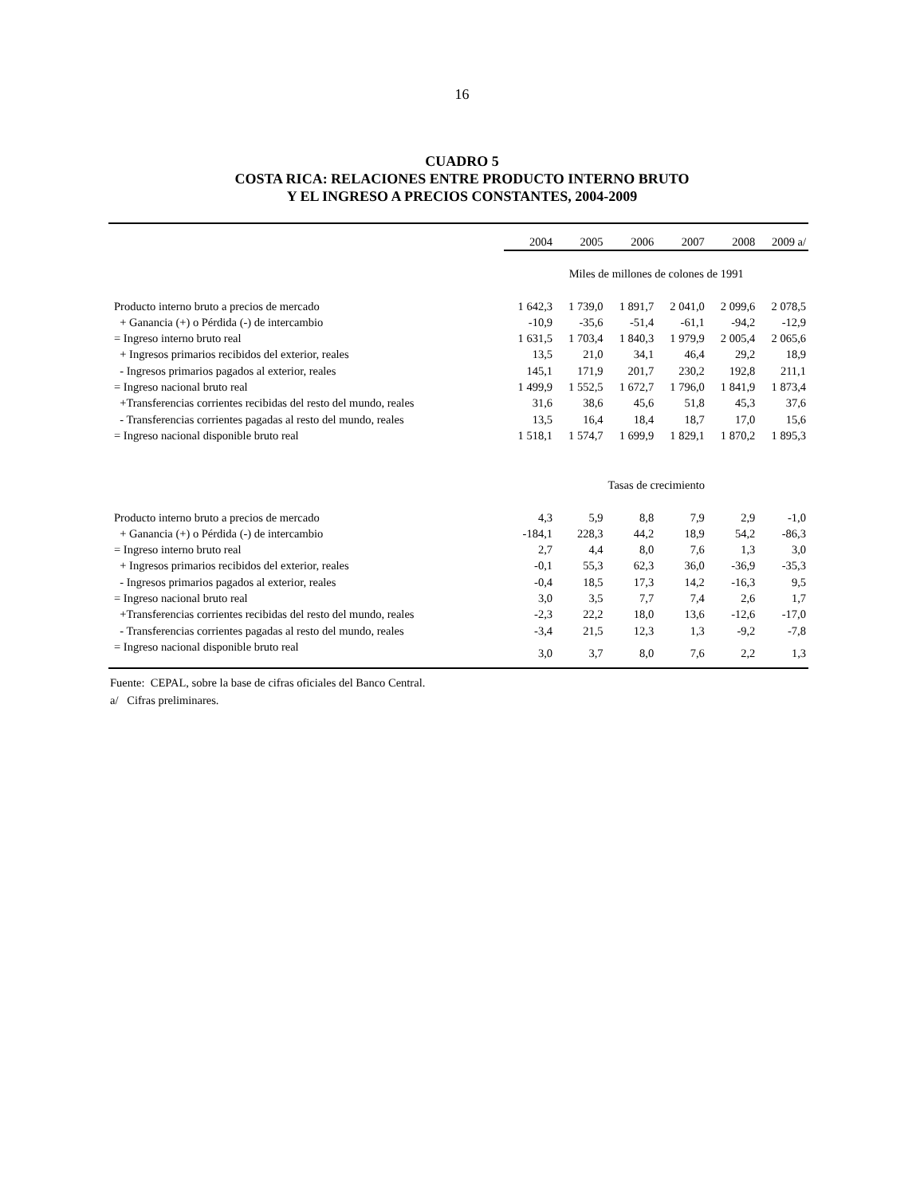16
CUADRO 5
COSTA RICA: RELACIONES ENTRE PRODUCTO INTERNO BRUTO
Y EL INGRESO A PRECIOS CONSTANTES, 2004-2009
| | 2004 | 2005 | 2006 | 2007 | 2008 | 2009 a/ |
| | Miles de millones de colones de 1991 | | | | | |
| Producto interno bruto a precios de mercado | 1 642,3 | 1 739,0 | 1 891,7 | 2 041,0 | 2 099,6 | 2 078,5 |
| + Ganancia (+) o Pérdida (-) de intercambio | -10,9 | -35,6 | -51,4 | -61,1 | -94,2 | -12,9 |
| = Ingreso interno bruto real | 1 631,5 | 1 703,4 | 1 840,3 | 1 979,9 | 2 005,4 | 2 065,6 |
| + Ingresos primarios recibidos del exterior, reales | 13,5 | 21,0 | 34,1 | 46,4 | 29,2 | 18,9 |
| - Ingresos primarios pagados al exterior, reales | 145,1 | 171,9 | 201,7 | 230,2 | 192,8 | 211,1 |
| = Ingreso nacional bruto real | 1 499,9 | 1 552,5 | 1 672,7 | 1 796,0 | 1 841,9 | 1 873,4 |
| +Transferencias corrientes recibidas del resto del mundo, reales | 31,6 | 38,6 | 45,6 | 51,8 | 45,3 | 37,6 |
| - Transferencias corrientes pagadas al resto del mundo, reales | 13,5 | 16,4 | 18,4 | 18,7 | 17,0 | 15,6 |
| = Ingreso nacional disponible bruto real | 1 518,1 | 1 574,7 | 1 699,9 | 1 829,1 | 1 870,2 | 1 895,3 |
| | Tasas de crecimiento | | | | | |
| Producto interno bruto a precios de mercado | 4,3 | 5,9 | 8,8 | 7,9 | 2,9 | -1,0 |
| + Ganancia (+) o Pérdida (-) de intercambio | -184,1 | 228,3 | 44,2 | 18,9 | 54,2 | -86,3 |
| = Ingreso interno bruto real | 2,7 | 4,4 | 8,0 | 7,6 | 1,3 | 3,0 |
| + Ingresos primarios recibidos del exterior, reales | -0,1 | 55,3 | 62,3 | 36,0 | -36,9 | -35,3 |
| - Ingresos primarios pagados al exterior, reales | -0,4 | 18,5 | 17,3 | 14,2 | -16,3 | 9,5 |
| = Ingreso nacional bruto real | 3,0 | 3,5 | 7,7 | 7,4 | 2,6 | 1,7 |
| +Transferencias corrientes recibidas del resto del mundo, reales | -2,3 | 22,2 | 18,0 | 13,6 | -12,6 | -17,0 |
| - Transferencias corrientes pagadas al resto del mundo, reales | -3,4 | 21,5 | 12,3 | 1,3 | -9,2 | -7,8 |
| = Ingreso nacional disponible bruto real | 3,0 | 3,7 | 8,0 | 7,6 | 2,2 | 1,3 |
Fuente: CEPAL, sobre la base de cifras oficiales del Banco Central.
a/ Cifras preliminares.